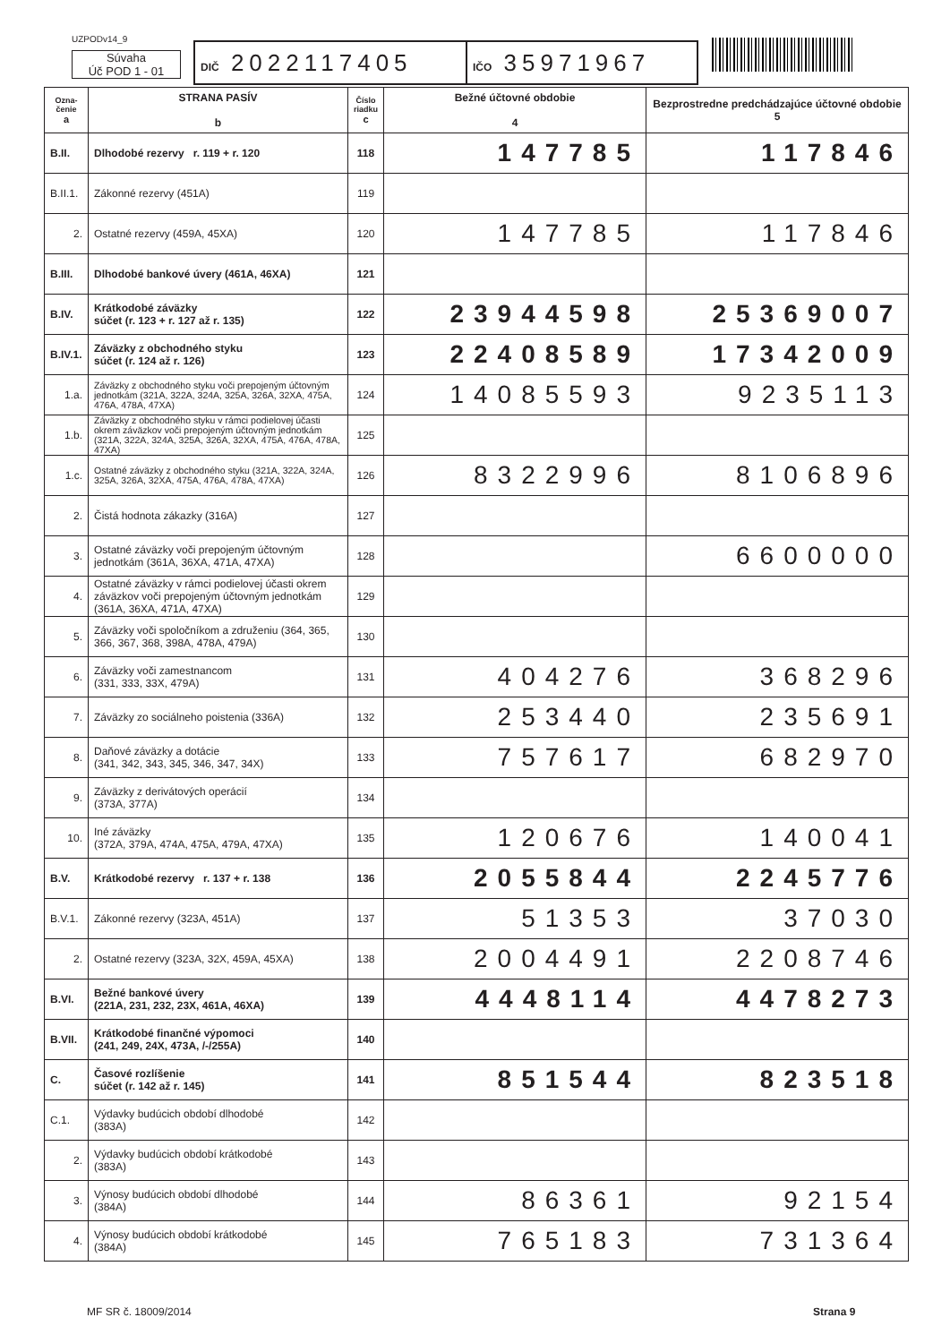UZPODv14_9
Súvaha
Úč POD 1 - 01
DIČ 2022117405
IČO 35971967
| Ozna- čenie a | STRANA PASÍV b | Číslo riadku c | Bežné účtovné obdobie 4 | Bezprostredne predchádzajúce účtovné obdobie 5 |
| --- | --- | --- | --- | --- |
| B.II. | Dlhodobé rezervy r. 119 + r. 120 | 118 | 147785 | 117846 |
| B.II.1. | Zákonné rezervy (451A) | 119 | | |
| 2. | Ostatné rezervy (459A, 45XA) | 120 | 147785 | 117846 |
| B.III. | Dlhodobé bankové úvery (461A, 46XA) | 121 | | |
| B.IV. | Krátkodobé záväzky súčet (r. 123 + r. 127 až r. 135) | 122 | 23944598 | 25369007 |
| B.IV.1. | Záväzky z obchodného styku súčet (r. 124 až r. 126) | 123 | 22408589 | 17342009 |
| 1.a. | Záväzky z obchodného styku voči prepojeným účtovným jednotkám (321A, 322A, 324A, 325A, 326A, 32XA, 475A, 476A, 478A, 47XA) | 124 | 14085593 | 9235113 |
| 1.b. | Záväzky z obchodného styku v rámci podielovej účasti okrem záväzkov voči prepojeným účtovným jednotkám (321A, 322A, 324A, 325A, 326A, 32XA, 475A, 476A, 478A, 47XA) | 125 | | |
| 1.c. | Ostatné záväzky z obchodného styku (321A, 322A, 324A, 325A, 326A, 32XA, 475A, 476A, 478A, 47XA) | 126 | 8322996 | 8106896 |
| 2. | Čistá hodnota zákazky (316A) | 127 | | |
| 3. | Ostatné záväzky voči prepojeným účtovným jednotkám (361A, 36XA, 471A, 47XA) | 128 | | 6600000 |
| 4. | Ostatné záväzky v rámci podielovej účasti okrem záväzkov voči prepojeným účtovným jednotkám (361A, 36XA, 471A, 47XA) | 129 | | |
| 5. | Záväzky voči spoločníkom a združeniu (364, 365, 366, 367, 368, 398A, 478A, 479A) | 130 | | |
| 6. | Záväzky voči zamestnancom (331, 333, 33X, 479A) | 131 | 404276 | 368296 |
| 7. | Záväzky zo sociálneho poistenia (336A) | 132 | 253440 | 235691 |
| 8. | Daňové záväzky a dotácie (341, 342, 343, 345, 346, 347, 34X) | 133 | 757617 | 682970 |
| 9. | Záväzky z derivátových operácií (373A, 377A) | 134 | | |
| 10. | Iné záväzky (372A, 379A, 474A, 475A, 479A, 47XA) | 135 | 120676 | 140041 |
| B.V. | Krátkodobé rezervy r. 137 + r. 138 | 136 | 2055844 | 2245776 |
| B.V.1. | Zákonné rezervy (323A, 451A) | 137 | 51353 | 37030 |
| 2. | Ostatné rezervy (323A, 32X, 459A, 45XA) | 138 | 2004491 | 2208746 |
| B.VI. | Bežné bankové úvery (221A, 231, 232, 23X, 461A, 46XA) | 139 | 4448114 | 4478273 |
| B.VII. | Krátkodobé finančné výpomoci (241, 249, 24X, 473A, /-/255A) | 140 | | |
| C. | Časové rozlíšenie súčet (r. 142 až r. 145) | 141 | 851544 | 823518 |
| C.1. | Výdavky budúcich období dlhodobé (383A) | 142 | | |
| 2. | Výdavky budúcich období krátkodobé (383A) | 143 | | |
| 3. | Výnosy budúcich období dlhodobé (384A) | 144 | 86361 | 92154 |
| 4. | Výnosy budúcich období krátkodobé (384A) | 145 | 765183 | 731364 |
MF SR č. 18009/2014 Strana 9